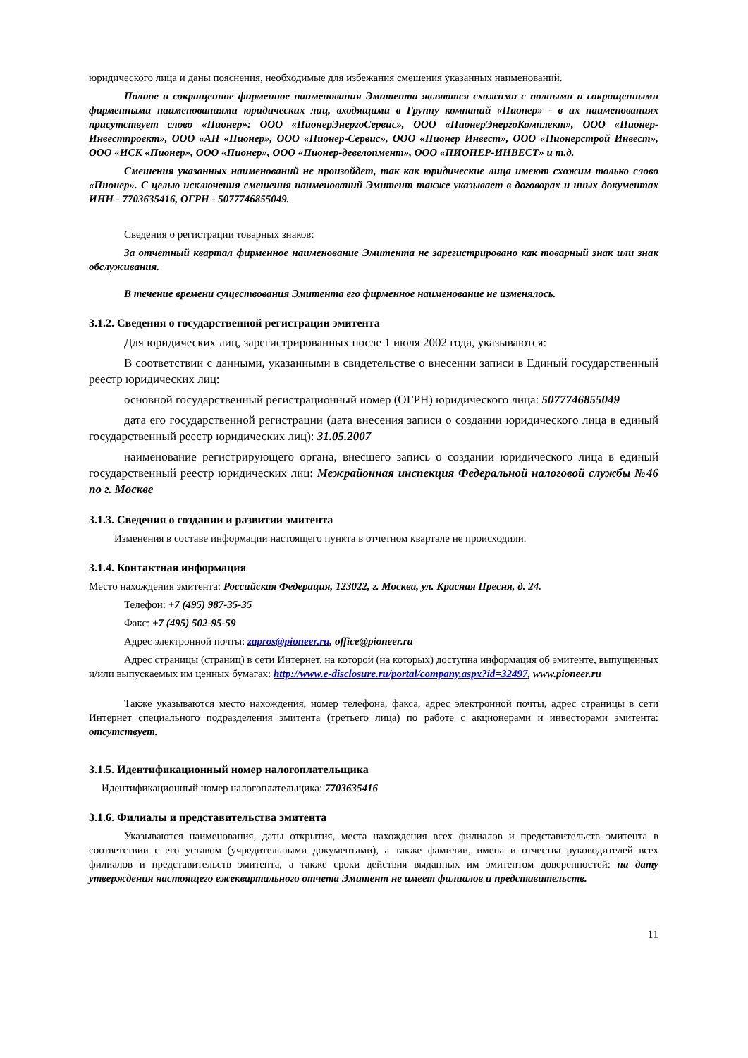юридического лица и даны пояснения, необходимые для избежания смешения указанных наименований.
Полное и сокращенное фирменное наименования Эмитента являются схожими с полными и сокращенными фирменными наименованиями юридических лиц, входящими в Группу компаний «Пионер» - в их наименованиях присутствует слово «Пионер»: ООО «ПионерЭнергоСервис», ООО «ПионерЭнергоКомплект», ООО «Пионер-Инвестпроект», ООО «АН «Пионер», ООО «Пионер-Сервис», ООО «Пионер Инвест», ООО «Пионерстрой Инвест», ООО «ИСК «Пионер», ООО «Пионер», ООО «Пионер-девелопмент», ООО «ПИОНЕР-ИНВЕСТ» и т.д.
Смешения указанных наименований не произойдет, так как юридические лица имеют схожим только слово «Пионер». С целью исключения смешения наименований Эмитент также указывает в договорах и иных документах ИНН - 7703635416, ОГРН - 5077746855049.
Сведения о регистрации товарных знаков:
За отчетный квартал фирменное наименование Эмитента не зарегистрировано как товарный знак или знак обслуживания.
В течение времени существования Эмитента его фирменное наименование не изменялось.
3.1.2. Сведения о государственной регистрации эмитента
Для юридических лиц, зарегистрированных после 1 июля 2002 года, указываются:
В соответствии с данными, указанными в свидетельстве о внесении записи в Единый государственный реестр юридических лиц:
основной государственный регистрационный номер (ОГРН) юридического лица: 5077746855049
дата его государственной регистрации (дата внесения записи о создании юридического лица в единый государственный реестр юридических лиц): 31.05.2007
наименование регистрирующего органа, внесшего запись о создании юридического лица в единый государственный реестр юридических лиц: Межрайонная инспекция Федеральной налоговой службы №46 по г. Москве
3.1.3. Сведения о создании и развитии эмитента
Изменения в составе информации настоящего пункта в отчетном квартале не происходили.
3.1.4. Контактная информация
Место нахождения эмитента: Российская Федерация, 123022, г. Москва, ул. Красная Пресня, д. 24.
Телефон: +7 (495) 987-35-35
Факс: +7 (495) 502-95-59
Адрес электронной почты: zapros@pioneer.ru, office@pioneer.ru
Адрес страницы (страниц) в сети Интернет, на которой (на которых) доступна информация об эмитенте, выпущенных и/или выпускаемых им ценных бумагах: http://www.e-disclosure.ru/portal/company.aspx?id=32497, www.pioneer.ru
Также указываются место нахождения, номер телефона, факса, адрес электронной почты, адрес страницы в сети Интернет специального подразделения эмитента (третьего лица) по работе с акционерами и инвесторами эмитента: отсутствует.
3.1.5. Идентификационный номер налогоплательщика
Идентификационный номер налогоплательщика: 7703635416
3.1.6. Филиалы и представительства эмитента
Указываются наименования, даты открытия, места нахождения всех филиалов и представительств эмитента в соответствии с его уставом (учредительными документами), а также фамилии, имена и отчества руководителей всех филиалов и представительств эмитента, а также сроки действия выданных им эмитентом доверенностей: на дату утверждения настоящего ежеквартального отчета Эмитент не имеет филиалов и представительств.
11